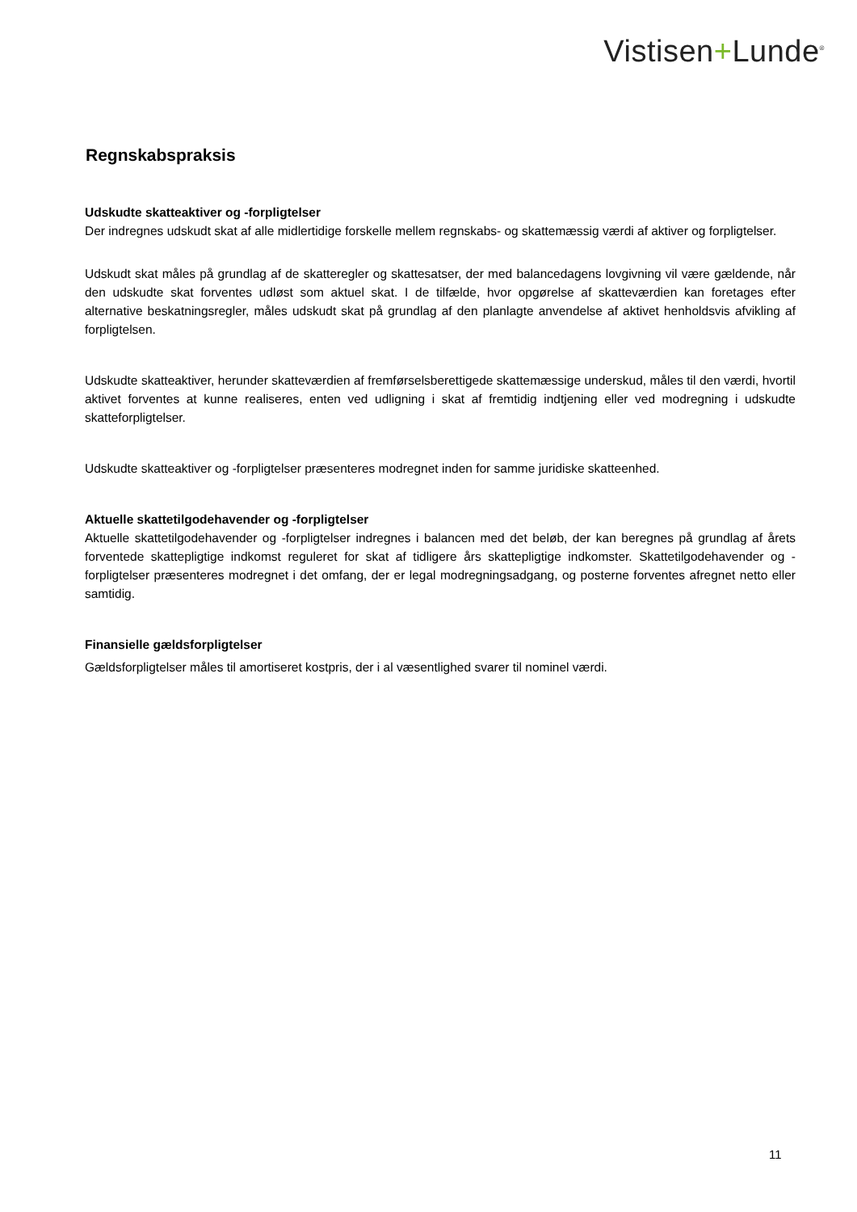Vistisen+Lunde<sup>®</sup>
Regnskabspraksis
Udskudte skatteaktiver og -forpligtelser
Der indregnes udskudt skat af alle midlertidige forskelle mellem regnskabs- og skattemæssig værdi af aktiver og forpligtelser.
Udskudt skat måles på grundlag af de skatteregler og skattesatser, der med balancedagens lovgivning vil være gældende, når den udskudte skat forventes udløst som aktuel skat. I de tilfælde, hvor opgørelse af skatteværdien kan foretages efter alternative beskatningsregler, måles udskudt skat på grundlag af den planlagte anvendelse af aktivet henholdsvis afvikling af forpligtelsen.
Udskudte skatteaktiver, herunder skatteværdien af fremførselsberettigede skattemæssige underskud, måles til den værdi, hvortil aktivet forventes at kunne realiseres, enten ved udligning i skat af fremtidig indtjening eller ved modregning i udskudte skatteforpligtelser.
Udskudte skatteaktiver og -forpligtelser præsenteres modregnet inden for samme juridiske skatteenhed.
Aktuelle skattetilgodehavender og -forpligtelser
Aktuelle skattetilgodehavender og -forpligtelser indregnes i balancen med det beløb, der kan beregnes på grundlag af årets forventede skattepligtige indkomst reguleret for skat af tidligere års skattepligtige indkomster. Skattetilgodehavender og -forpligtelser præsenteres modregnet i det omfang, der er legal modregningsadgang, og posterne forventes afregnet netto eller samtidig.
Finansielle gældsforpligtelser
Gældsforpligtelser måles til amortiseret kostpris, der i al væsentlighed svarer til nominel værdi.
11